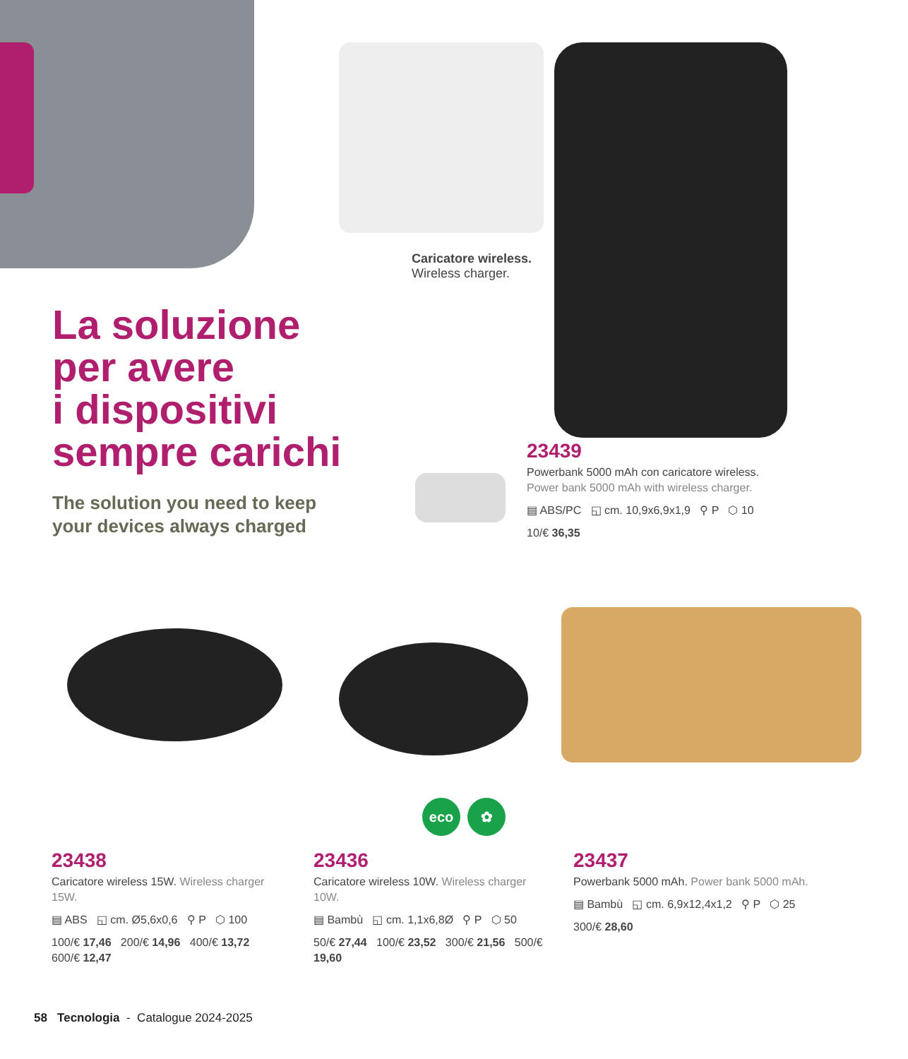Caricatore wireless.
Wireless charger.
La soluzione
per avere
i dispositivi
sempre carichi
The solution you need to keep
your devices always charged
23439
Powerbank 5000 mAh con caricatore wireless.
Power bank 5000 mAh with wireless charger.
▤ ABS/PC ◱ cm. 10,9x6,9x1,9 ⚲ P ⬡ 10
10/€ 36,35
eco ✿
23438
Caricatore wireless 15W. Wireless charger 15W.
▤ ABS ◱ cm. Ø5,6x0,6 ⚲ P ⬡ 100
100/€ 17,46 200/€ 14,96 400/€ 13,72 600/€ 12,47
23436
Caricatore wireless 10W. Wireless charger 10W.
▤ Bambù ◱ cm. 1,1x6,8Ø ⚲ P ⬡ 50
50/€ 27,44 100/€ 23,52 300/€ 21,56 500/€ 19,60
23437
Powerbank 5000 mAh. Power bank 5000 mAh.
▤ Bambù ◱ cm. 6,9x12,4x1,2 ⚲ P ⬡ 25
300/€ 28,60
58 Tecnologia - Catalogue 2024-2025